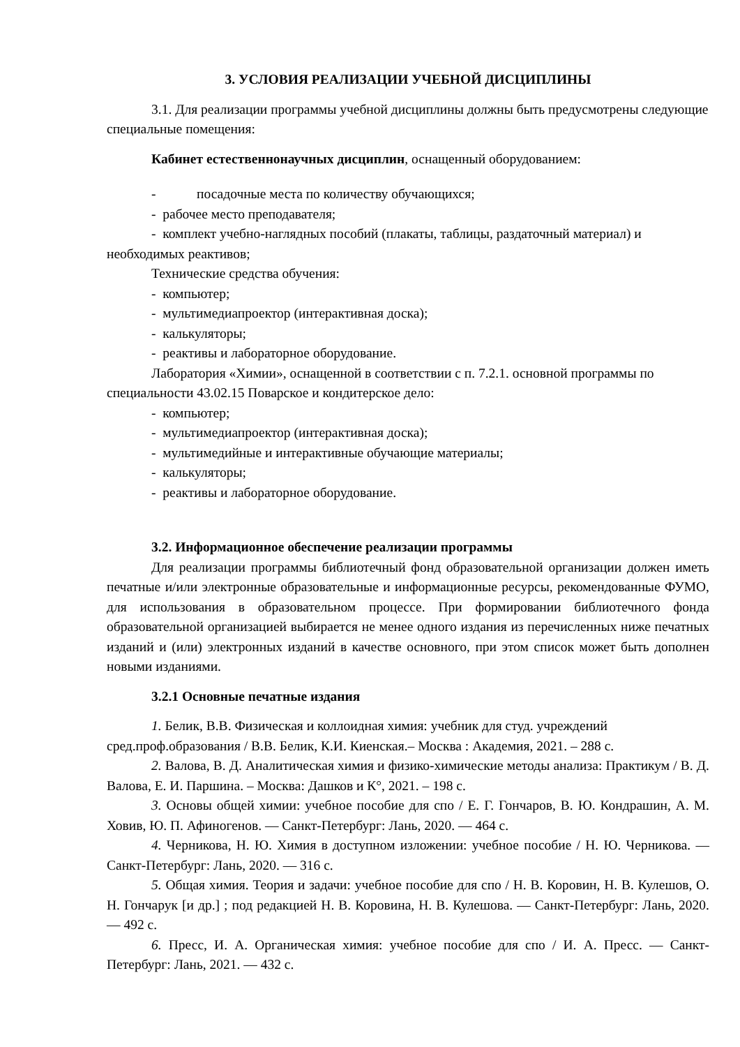3. УСЛОВИЯ РЕАЛИЗАЦИИ УЧЕБНОЙ ДИСЦИПЛИНЫ
3.1. Для реализации программы учебной дисциплины должны быть предусмотрены следующие специальные помещения:
Кабинет естественнонаучных дисциплин, оснащенный оборудованием:
- посадочные места по количеству обучающихся;
- рабочее место преподавателя;
- комплект учебно-наглядных пособий (плакаты, таблицы, раздаточный материал) и необходимых реактивов;
Технические средства обучения:
- компьютер;
- мультимедиапроектор (интерактивная доска);
- калькуляторы;
- реактивы и лабораторное оборудование.
Лаборатория «Химии», оснащенной в соответствии с п. 7.2.1. основной программы по специальности 43.02.15 Поварское и кондитерское дело:
- компьютер;
- мультимедиапроектор (интерактивная доска);
- мультимедийные и интерактивные обучающие материалы;
- калькуляторы;
- реактивы и лабораторное оборудование.
3.2. Информационное обеспечение реализации программы
Для реализации программы библиотечный фонд образовательной организации должен иметь печатные и/или электронные образовательные и информационные ресурсы, рекомендованные ФУМО, для использования в образовательном процессе. При формировании библиотечного фонда образовательной организацией выбирается не менее одного издания из перечисленных ниже печатных изданий и (или) электронных изданий в качестве основного, при этом список может быть дополнен новыми изданиями.
3.2.1 Основные печатные издания
1. Белик, В.В. Физическая и коллоидная химия: учебник для студ. учреждений сред.проф.образования / В.В. Белик, К.И. Киенская.– Москва : Академия, 2021. – 288 с.
2. Валова, В. Д. Аналитическая химия и физико-химические методы анализа: Практикум / В. Д. Валова, Е. И. Паршина. – Москва: Дашков и К°, 2021. – 198 с.
3. Основы общей химии: учебное пособие для спо / Е. Г. Гончаров, В. Ю. Кондрашин, А. М. Ховив, Ю. П. Афиногенов. — Санкт-Петербург: Лань, 2020. — 464 с.
4. Черникова, Н. Ю. Химия в доступном изложении: учебное пособие / Н. Ю. Черникова. — Санкт-Петербург: Лань, 2020. — 316 с.
5. Общая химия. Теория и задачи: учебное пособие для спо / Н. В. Коровин, Н. В. Кулешов, О. Н. Гончарук [и др.] ; под редакцией Н. В. Коровина, Н. В. Кулешова. — Санкт-Петербург: Лань, 2020. — 492 с.
6. Пресс, И. А. Органическая химия: учебное пособие для спо / И. А. Пресс. — Санкт-Петербург: Лань, 2021. — 432 с.